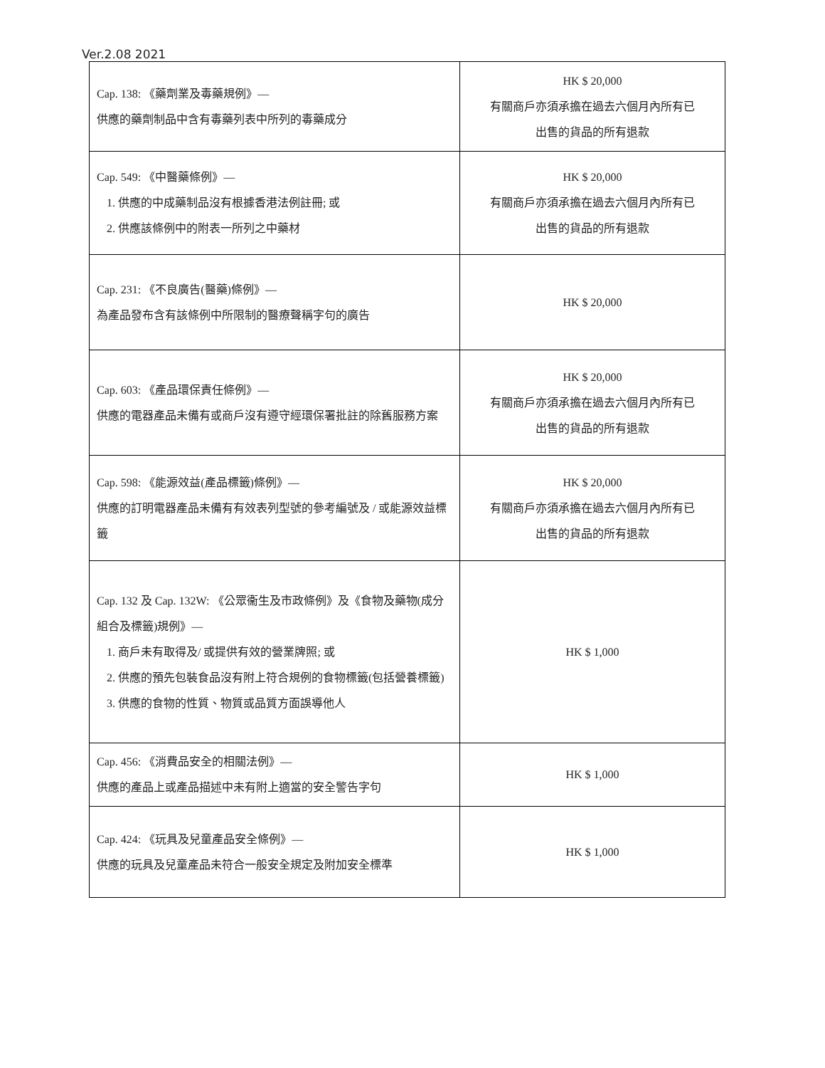Ver.2.08 2021
| Cap. 138: 《藥劑業及毒藥規例》— 供應的藥劑制品中含有毒藥列表中所列的毒藥成分 | HK $ 20,000 有關商戶亦須承擔在過去六個月內所有已 出售的貨品的所有退款 |
| Cap. 549: 《中醫藥條例》— 1. 供應的中成藥制品沒有根據香港法例註冊; 或 2. 供應該條例中的附表一所列之中藥材 | HK $ 20,000 有關商戶亦須承擔在過去六個月內所有已 出售的貨品的所有退款 |
| Cap. 231: 《不良廣告(醫藥)條例》— 為產品發布含有該條例中所限制的醫療聲稱字句的廣告 | HK $ 20,000 |
| Cap. 603: 《產品環保責任條例》— 供應的電器產品未備有或商戶沒有遵守經環保署批註的除舊服務方案 | HK $ 20,000 有關商戶亦須承擔在過去六個月內所有已 出售的貨品的所有退款 |
| Cap. 598: 《能源效益(產品標籤)條例》— 供應的訂明電器產品未備有有效表列型號的參考編號及 / 或能源效益標籤 | HK $ 20,000 有關商戶亦須承擔在過去六個月內所有已 出售的貨品的所有退款 |
| Cap. 132 及 Cap. 132W: 《公眾衞生及市政條例》及《食物及藥物(成分組合及標籤)規例》— 1. 商戶未有取得及/ 或提供有效的營業牌照; 或 2. 供應的預先包裝食品沒有附上符合規例的食物標籤(包括營養標籤) 3. 供應的食物的性質、物質或品質方面誤導他人 | HK $ 1,000 |
| Cap. 456: 《消費品安全的相關法例》— 供應的產品上或產品描述中未有附上適當的安全警告字句 | HK $ 1,000 |
| Cap. 424: 《玩具及兒童產品安全條例》— 供應的玩具及兒童產品未符合一般安全規定及附加安全標準 | HK $ 1,000 |